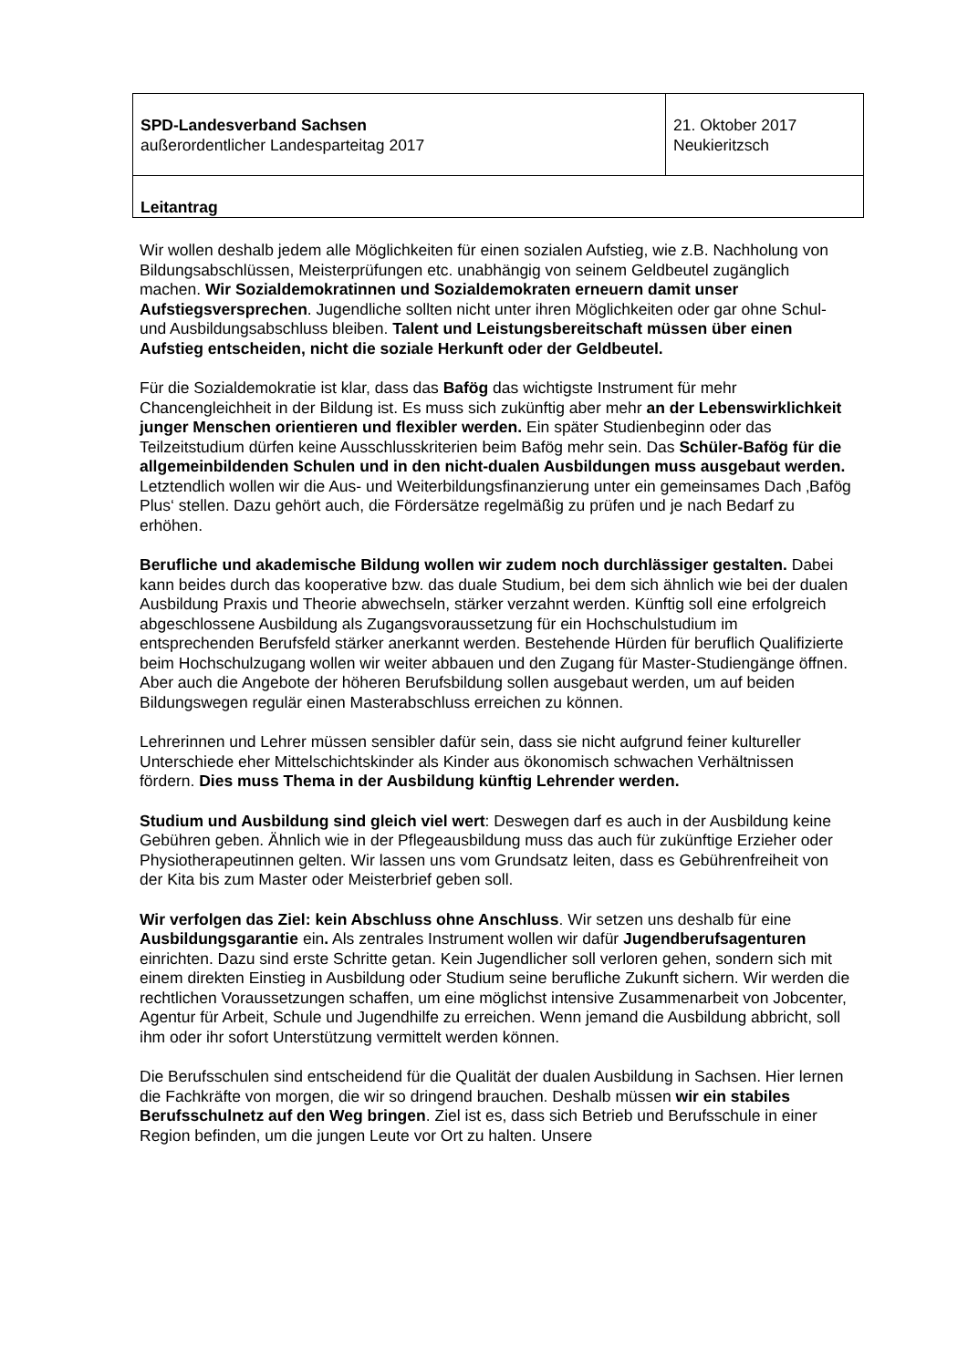| SPD-Landesverband Sachsen außerordentlicher Landesparteitag 2017 | 21. Oktober 2017 Neukieritzsch |
| Leitantrag | |
Wir wollen deshalb jedem alle Möglichkeiten für einen sozialen Aufstieg, wie z.B. Nachholung von Bildungsabschlüssen, Meisterprüfungen etc. unabhängig von seinem Geldbeutel zugänglich machen. Wir Sozialdemokratinnen und Sozialdemokraten erneuern damit unser Aufstiegsversprechen. Jugendliche sollten nicht unter ihren Möglichkeiten oder gar ohne Schul- und Ausbildungsabschluss bleiben. Talent und Leistungsbereitschaft müssen über einen Aufstieg entscheiden, nicht die soziale Herkunft oder der Geldbeutel.
Für die Sozialdemokratie ist klar, dass das Bafög das wichtigste Instrument für mehr Chancengleichheit in der Bildung ist. Es muss sich zukünftig aber mehr an der Lebenswirklichkeit junger Menschen orientieren und flexibler werden. Ein später Studienbeginn oder das Teilzeitstudium dürfen keine Ausschlusskriterien beim Bafög mehr sein. Das Schüler-Bafög für die allgemeinbildenden Schulen und in den nicht-dualen Ausbildungen muss ausgebaut werden. Letztendlich wollen wir die Aus- und Weiterbildungsfinanzierung unter ein gemeinsames Dach ‚Bafög Plus‘ stellen. Dazu gehört auch, die Fördersätze regelmäßig zu prüfen und je nach Bedarf zu erhöhen.
Berufliche und akademische Bildung wollen wir zudem noch durchlässiger gestalten. Dabei kann beides durch das kooperative bzw. das duale Studium, bei dem sich ähnlich wie bei der dualen Ausbildung Praxis und Theorie abwechseln, stärker verzahnt werden. Künftig soll eine erfolgreich abgeschlossene Ausbildung als Zugangsvoraussetzung für ein Hochschulstudium im entsprechenden Berufsfeld stärker anerkannt werden. Bestehende Hürden für beruflich Qualifizierte beim Hochschulzugang wollen wir weiter abbauen und den Zugang für Master-Studiengänge öffnen. Aber auch die Angebote der höheren Berufsbildung sollen ausgebaut werden, um auf beiden Bildungswegen regulär einen Masterabschluss erreichen zu können.
Lehrerinnen und Lehrer müssen sensibler dafür sein, dass sie nicht aufgrund feiner kultureller Unterschiede eher Mittelschichtskinder als Kinder aus ökonomisch schwachen Verhältnissen fördern. Dies muss Thema in der Ausbildung künftig Lehrender werden.
Studium und Ausbildung sind gleich viel wert: Deswegen darf es auch in der Ausbildung keine Gebühren geben. Ähnlich wie in der Pflegeausbildung muss das auch für zukünftige Erzieher oder Physiotherapeutinnen gelten. Wir lassen uns vom Grundsatz leiten, dass es Gebührenfreiheit von der Kita bis zum Master oder Meisterbrief geben soll.
Wir verfolgen das Ziel: kein Abschluss ohne Anschluss. Wir setzen uns deshalb für eine Ausbildungsgarantie ein. Als zentrales Instrument wollen wir dafür Jugendberufsagenturen einrichten. Dazu sind erste Schritte getan. Kein Jugendlicher soll verloren gehen, sondern sich mit einem direkten Einstieg in Ausbildung oder Studium seine berufliche Zukunft sichern. Wir werden die rechtlichen Voraussetzungen schaffen, um eine möglichst intensive Zusammenarbeit von Jobcenter, Agentur für Arbeit, Schule und Jugendhilfe zu erreichen. Wenn jemand die Ausbildung abbricht, soll ihm oder ihr sofort Unterstützung vermittelt werden können.
Die Berufsschulen sind entscheidend für die Qualität der dualen Ausbildung in Sachsen. Hier lernen die Fachkräfte von morgen, die wir so dringend brauchen. Deshalb müssen wir ein stabiles Berufsschulnetz auf den Weg bringen. Ziel ist es, dass sich Betrieb und Berufsschule in einer Region befinden, um die jungen Leute vor Ort zu halten. Unsere